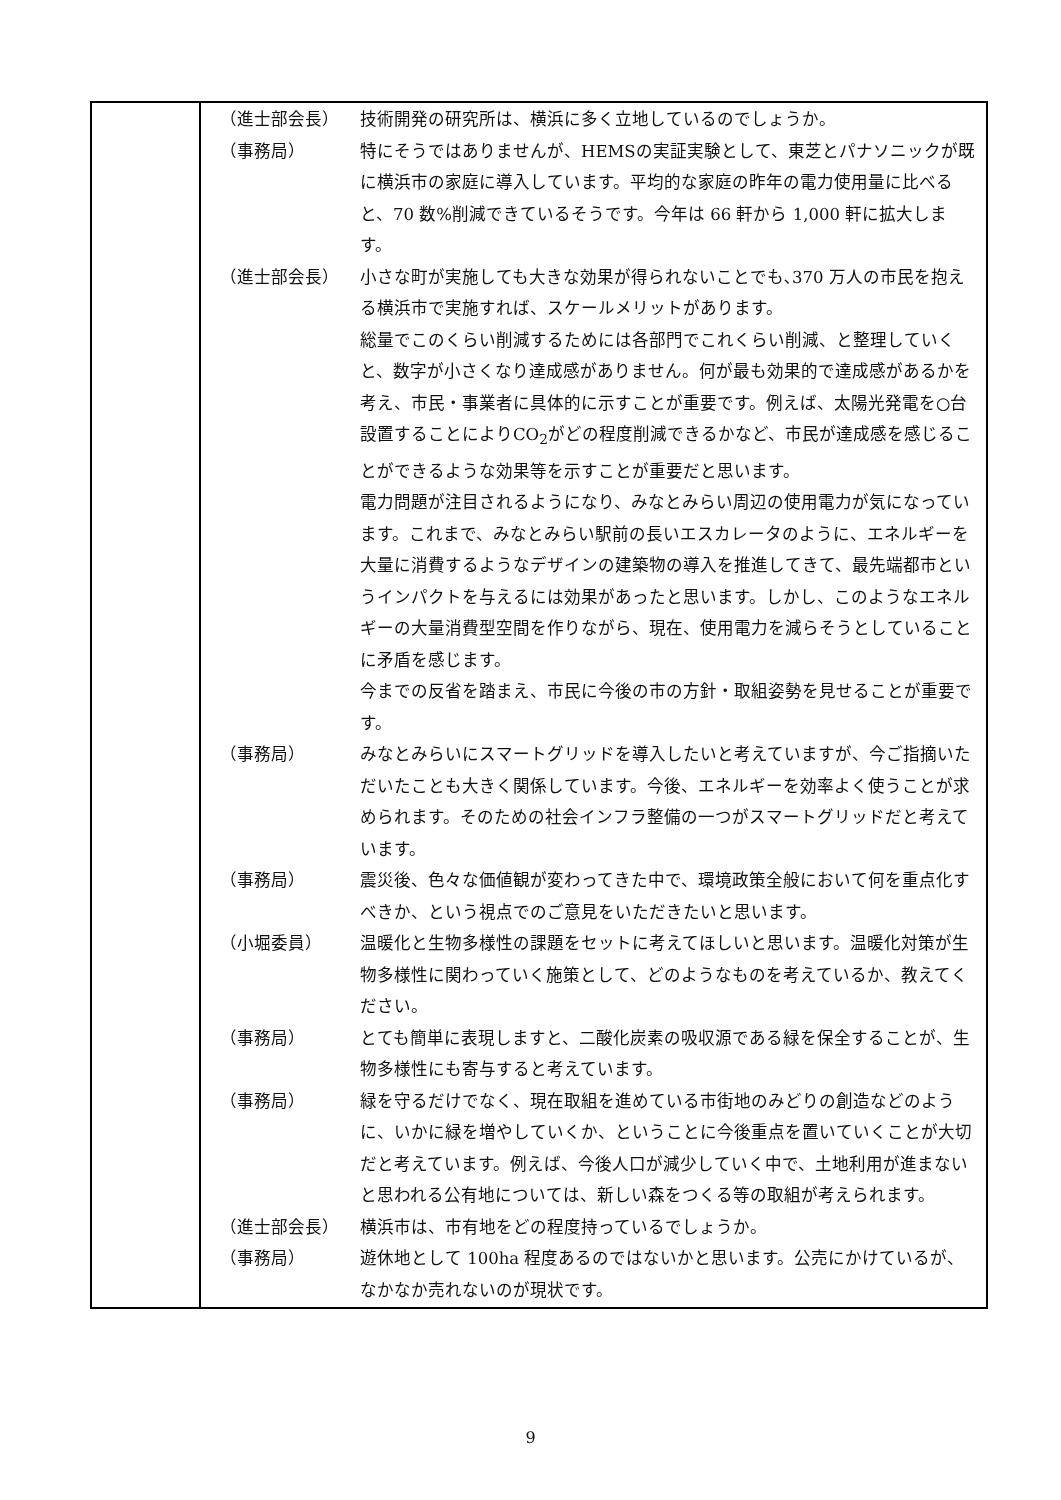| | / （進士部会長） / 技術開発の研究所は、横浜に多く立地しているのでしょうか。 / / （事務局） / 特にそうではありませんが、HEMSの実証実験として、東芝とパナソニックが既に横浜市の家庭に導入しています。平均的な家庭の昨年の電力使用量に比べると、70 数%削減できているそうです。今年は 66 軒から 1,000 軒に拡大します。 / / （進士部会長） / 小さな町が実施しても大きな効果が得られないことでも､370 万人の市民を抱える横浜市で実施すれば、スケールメリットがあります。 総量でこのくらい削減するためには各部門でこれくらい削減、と整理していくと、数字が小さくなり達成感がありません。何が最も効果的で達成感があるかを考え、市民・事業者に具体的に示すことが重要です。例えば、太陽光発電を○台設置することによりCO<sub>2</sub>がどの程度削減できるかなど、市民が達成感を感じることができるような効果等を示すことが重要だと思います。 電力問題が注目されるようになり、みなとみらい周辺の使用電力が気になっています。これまで、みなとみらい駅前の長いエスカレータのように、エネルギーを大量に消費するようなデザインの建築物の導入を推進してきて、最先端都市というインパクトを与えるには効果があったと思います。しかし、このようなエネルギーの大量消費型空間を作りながら、現在、使用電力を減らそうとしていることに矛盾を感じます。 今までの反省を踏まえ、市民に今後の市の方針・取組姿勢を見せることが重要です。 / / （事務局） / みなとみらいにスマートグリッドを導入したいと考えていますが、今ご指摘いただいたことも大きく関係しています。今後、エネルギーを効率よく使うことが求められます。そのための社会インフラ整備の一つがスマートグリッドだと考えています。 / / （事務局） / 震災後、色々な価値観が変わってきた中で、環境政策全般において何を重点化すべきか、という視点でのご意見をいただきたいと思います。 / / （小堀委員） / 温暖化と生物多様性の課題をセットに考えてほしいと思います。温暖化対策が生物多様性に関わっていく施策として、どのようなものを考えているか、教えてください。 / / （事務局） / とても簡単に表現しますと、二酸化炭素の吸収源である緑を保全することが、生物多様性にも寄与すると考えています。 / / （事務局） / 緑を守るだけでなく、現在取組を進めている市街地のみどりの創造などのように、いかに緑を増やしていくか、ということに今後重点を置いていくことが大切だと考えています。例えば、今後人口が減少していく中で、土地利用が進まないと思われる公有地については、新しい森をつくる等の取組が考えられます。 / / （進士部会長） / 横浜市は、市有地をどの程度持っているでしょうか。 / / （事務局） / 遊休地として 100ha 程度あるのではないかと思います。公売にかけているが、なかなか売れないのが現状です。 / |
9